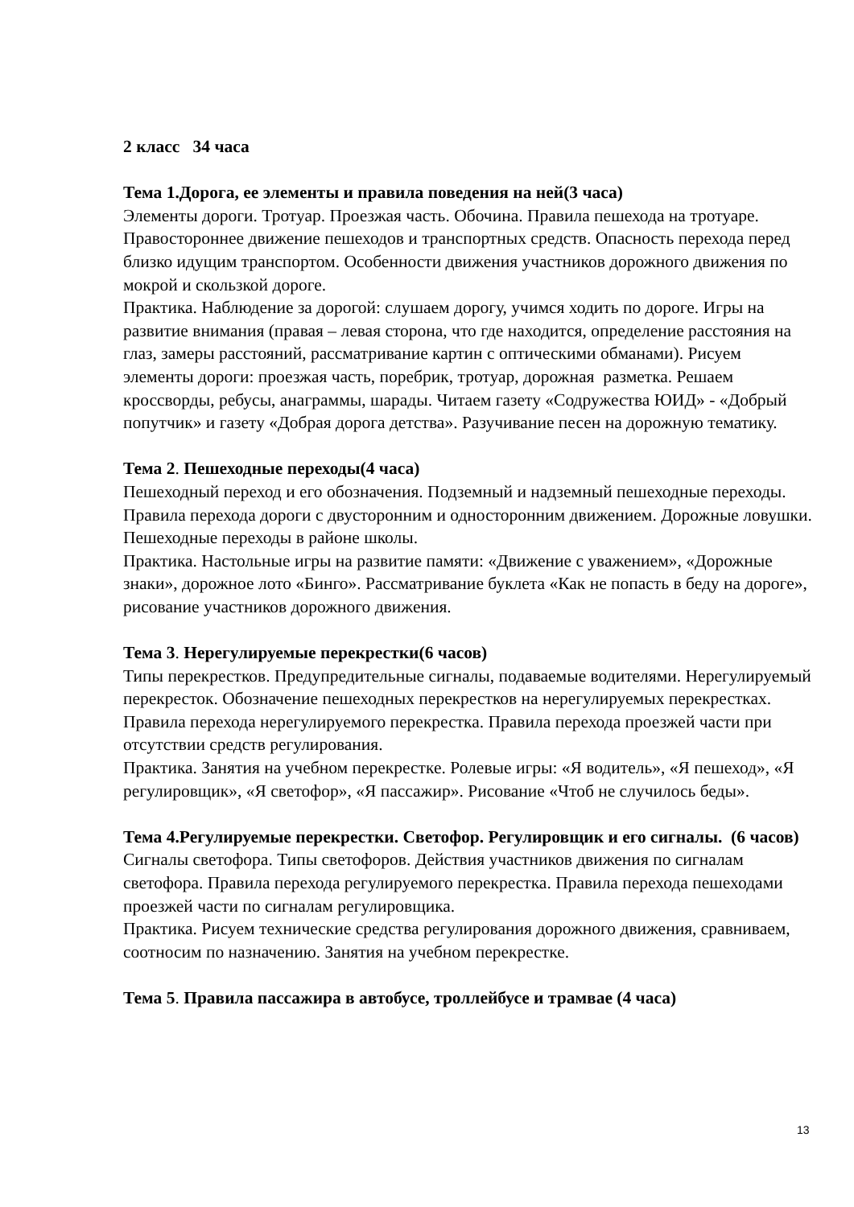2 класс 34 часа
Тема 1.Дорога, ее элементы и правила поведения на ней(3 часа)
Элементы дороги. Тротуар. Проезжая часть. Обочина. Правила пешехода на тротуаре. Правостороннее движение пешеходов и транспортных средств. Опасность перехода перед близко идущим транспортом. Особенности движения участников дорожного движения по мокрой и скользкой дороге.
Практика. Наблюдение за дорогой: слушаем дорогу, учимся ходить по дороге. Игры на развитие внимания (правая – левая сторона, что где находится, определение расстояния на глаз, замеры расстояний, рассматривание картин с оптическими обманами). Рисуем элементы дороги: проезжая часть, поребрик, тротуар, дорожная разметка. Решаем кроссворды, ребусы, анаграммы, шарады. Читаем газету «Содружества ЮИД» - «Добрый попутчик» и газету «Добрая дорога детства». Разучивание песен на дорожную тематику.
Тема 2. Пешеходные переходы(4 часа)
Пешеходный переход и его обозначения. Подземный и надземный пешеходные переходы. Правила перехода дороги с двусторонним и односторонним движением. Дорожные ловушки. Пешеходные переходы в районе школы.
Практика. Настольные игры на развитие памяти: «Движение с уважением», «Дорожные знаки», дорожное лото «Бинго». Рассматривание буклета «Как не попасть в беду на дороге», рисование участников дорожного движения.
Тема 3. Нерегулируемые перекрестки(6 часов)
Типы перекрестков. Предупредительные сигналы, подаваемые водителями. Нерегулируемый перекресток. Обозначение пешеходных перекрестков на нерегулируемых перекрестках. Правила перехода нерегулируемого перекрестка. Правила перехода проезжей части при отсутствии средств регулирования.
Практика. Занятия на учебном перекрестке. Ролевые игры: «Я водитель», «Я пешеход», «Я регулировщик», «Я светофор», «Я пассажир». Рисование «Чтоб не случилось беды».
Тема 4.Регулируемые перекрестки. Светофор. Регулировщик и его сигналы. (6 часов)
Сигналы светофора. Типы светофоров. Действия участников движения по сигналам светофора. Правила перехода регулируемого перекрестка. Правила перехода пешеходами проезжей части по сигналам регулировщика.
Практика. Рисуем технические средства регулирования дорожного движения, сравниваем, соотносим по назначению. Занятия на учебном перекрестке.
Тема 5. Правила пассажира в автобусе, троллейбусе и трамвае (4 часа)
13